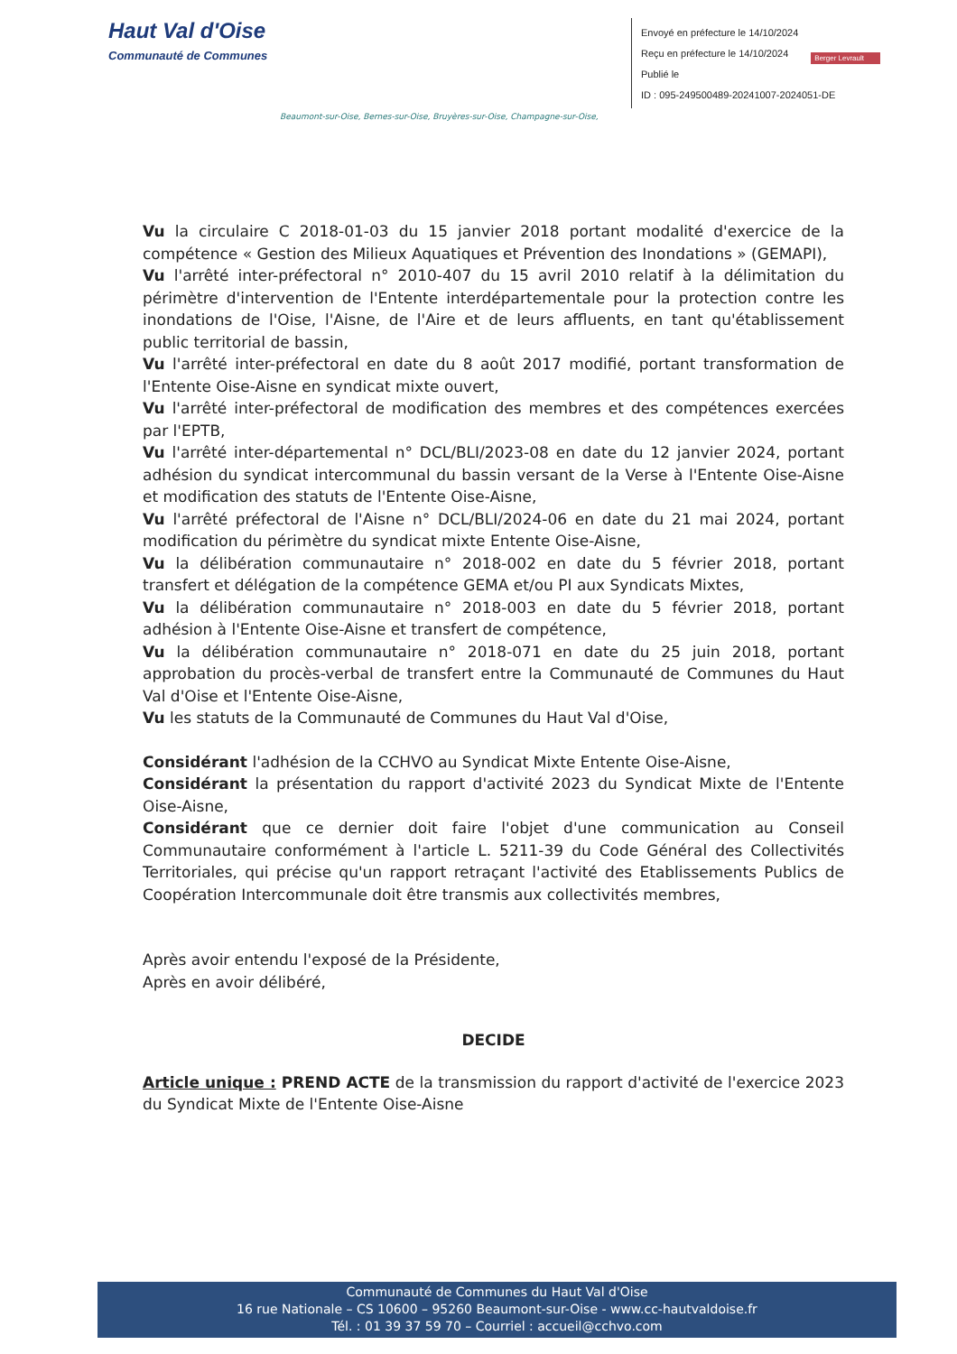Haut Val d'Oise
Communauté de Communes
Envoyé en préfecture le 14/10/2024
Reçu en préfecture le 14/10/2024
Publié le
ID : 095-249500489-20241007-2024051-DE
Berger Levrault
Beaumont-sur-Oise, Bernes-sur-Oise, Bruyères-sur-Oise, Champagne-sur-Oise,
Vu la circulaire C 2018-01-03 du 15 janvier 2018 portant modalité d'exercice de la compétence « Gestion des Milieux Aquatiques et Prévention des Inondations » (GEMAPI),
Vu l'arrêté inter-préfectoral n° 2010-407 du 15 avril 2010 relatif à la délimitation du périmètre d'intervention de l'Entente interdépartementale pour la protection contre les inondations de l'Oise, l'Aisne, de l'Aire et de leurs affluents, en tant qu'établissement public territorial de bassin,
Vu l'arrêté inter-préfectoral en date du 8 août 2017 modifié, portant transformation de l'Entente Oise-Aisne en syndicat mixte ouvert,
Vu l'arrêté inter-préfectoral de modification des membres et des compétences exercées par l'EPTB,
Vu l'arrêté inter-départemental n° DCL/BLI/2023-08 en date du 12 janvier 2024, portant adhésion du syndicat intercommunal du bassin versant de la Verse à l'Entente Oise-Aisne et modification des statuts de l'Entente Oise-Aisne,
Vu l'arrêté préfectoral de l'Aisne n° DCL/BLI/2024-06 en date du 21 mai 2024, portant modification du périmètre du syndicat mixte Entente Oise-Aisne,
Vu la délibération communautaire n° 2018-002 en date du 5 février 2018, portant transfert et délégation de la compétence GEMA et/ou PI aux Syndicats Mixtes,
Vu la délibération communautaire n° 2018-003 en date du 5 février 2018, portant adhésion à l'Entente Oise-Aisne et transfert de compétence,
Vu la délibération communautaire n° 2018-071 en date du 25 juin 2018, portant approbation du procès-verbal de transfert entre la Communauté de Communes du Haut Val d'Oise et l'Entente Oise-Aisne,
Vu les statuts de la Communauté de Communes du Haut Val d'Oise,
Considérant l'adhésion de la CCHVO au Syndicat Mixte Entente Oise-Aisne,
Considérant la présentation du rapport d'activité 2023 du Syndicat Mixte de l'Entente Oise-Aisne,
Considérant que ce dernier doit faire l'objet d'une communication au Conseil Communautaire conformément à l'article L. 5211-39 du Code Général des Collectivités Territoriales, qui précise qu'un rapport retraçant l'activité des Etablissements Publics de Coopération Intercommunale doit être transmis aux collectivités membres,
Après avoir entendu l'exposé de la Présidente,
Après en avoir délibéré,
DECIDE
Article unique : PREND ACTE de la transmission du rapport d'activité de l'exercice 2023 du Syndicat Mixte de l'Entente Oise-Aisne
Communauté de Communes du Haut Val d'Oise
16 rue Nationale – CS 10600 – 95260 Beaumont-sur-Oise - www.cc-hautvaldoise.fr
Tél. : 01 39 37 59 70 – Courriel : accueil@cchvo.com